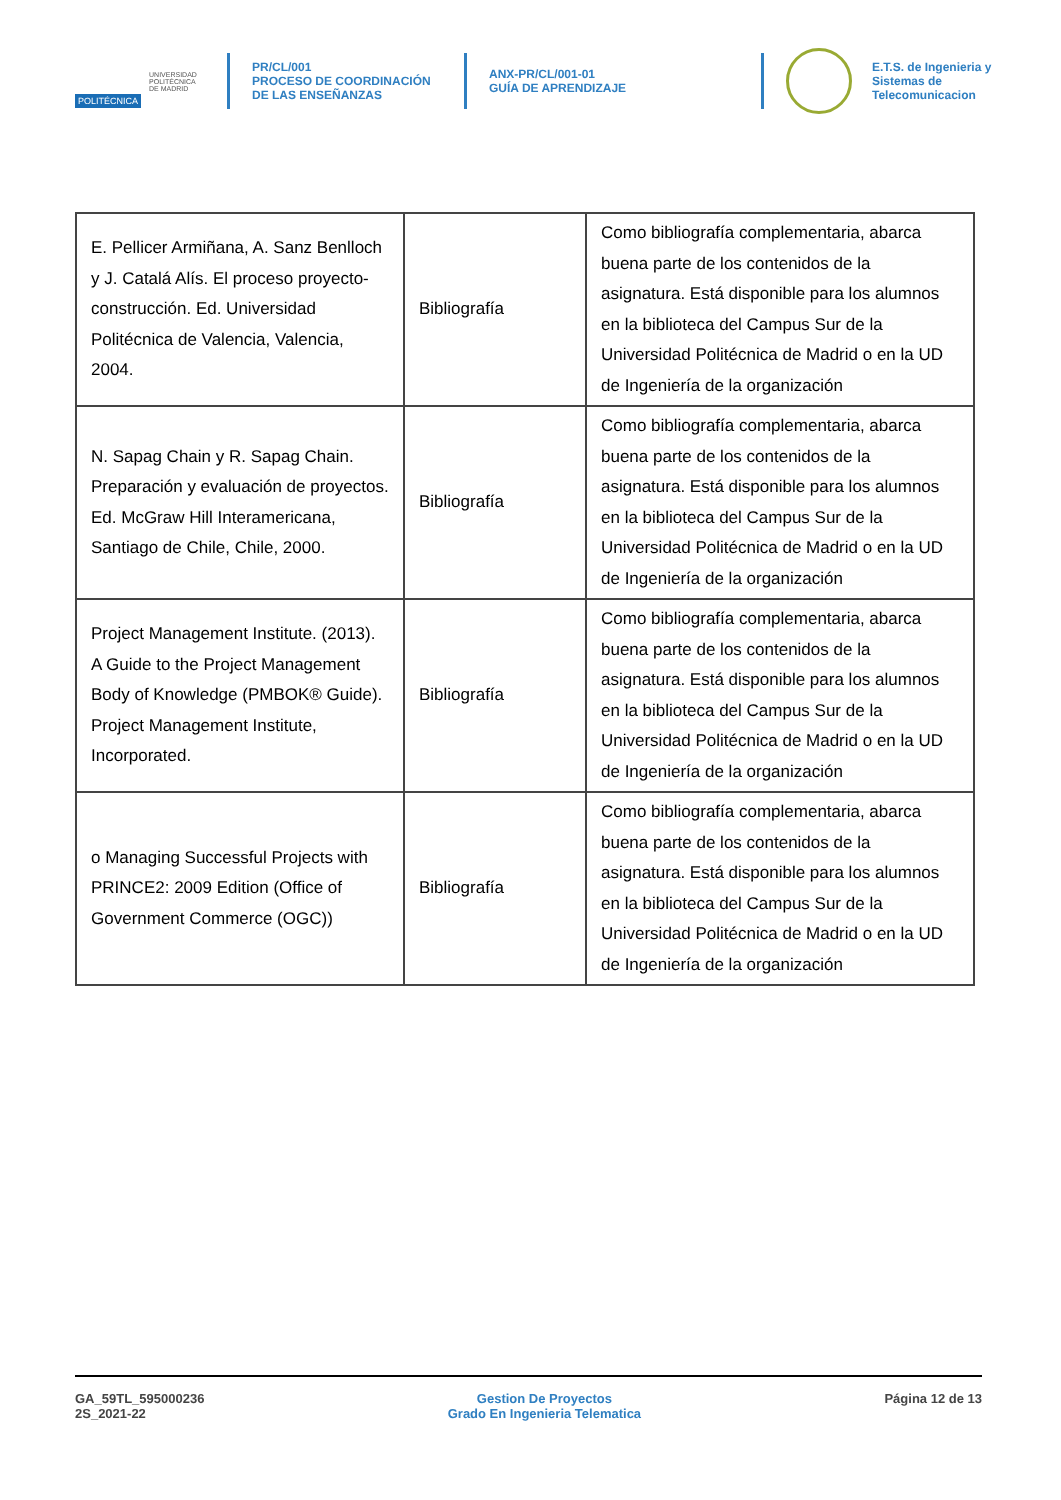POLITÉCNICA UNIVERSIDAD
POLITÉCNICA
DE MADRID
PR/CL/001
PROCESO DE COORDINACIÓN DE LAS ENSEÑANZAS
ANX-PR/CL/001-01
GUÍA DE APRENDIZAJE
E.T.S. de Ingenieria y
Sistemas de
Telecomunicacion
| E. Pellicer Armiñana, A. Sanz Benlloch y J. Catalá Alís. El proceso proyecto-construcción. Ed. Universidad Politécnica de Valencia, Valencia, 2004. | Bibliografía | Como bibliografía complementaria, abarca buena parte de los contenidos de la asignatura. Está disponible para los alumnos en la biblioteca del Campus Sur de la Universidad Politécnica de Madrid o en la UD de Ingeniería de la organización |
| N. Sapag Chain y R. Sapag Chain. Preparación y evaluación de proyectos. Ed. McGraw Hill Interamericana, Santiago de Chile, Chile, 2000. | Bibliografía | Como bibliografía complementaria, abarca buena parte de los contenidos de la asignatura. Está disponible para los alumnos en la biblioteca del Campus Sur de la Universidad Politécnica de Madrid o en la UD de Ingeniería de la organización |
| Project Management Institute. (2013). A Guide to the Project Management Body of Knowledge (PMBOK® Guide). Project Management Institute, Incorporated. | Bibliografía | Como bibliografía complementaria, abarca buena parte de los contenidos de la asignatura. Está disponible para los alumnos en la biblioteca del Campus Sur de la Universidad Politécnica de Madrid o en la UD de Ingeniería de la organización |
| o Managing Successful Projects with PRINCE2: 2009 Edition (Office of Government Commerce (OGC)) | Bibliografía | Como bibliografía complementaria, abarca buena parte de los contenidos de la asignatura. Está disponible para los alumnos en la biblioteca del Campus Sur de la Universidad Politécnica de Madrid o en la UD de Ingeniería de la organización |
GA_59TL_595000236
2S_2021-22
Gestion De Proyectos
Grado En Ingenieria Telematica
Página 12 de 13